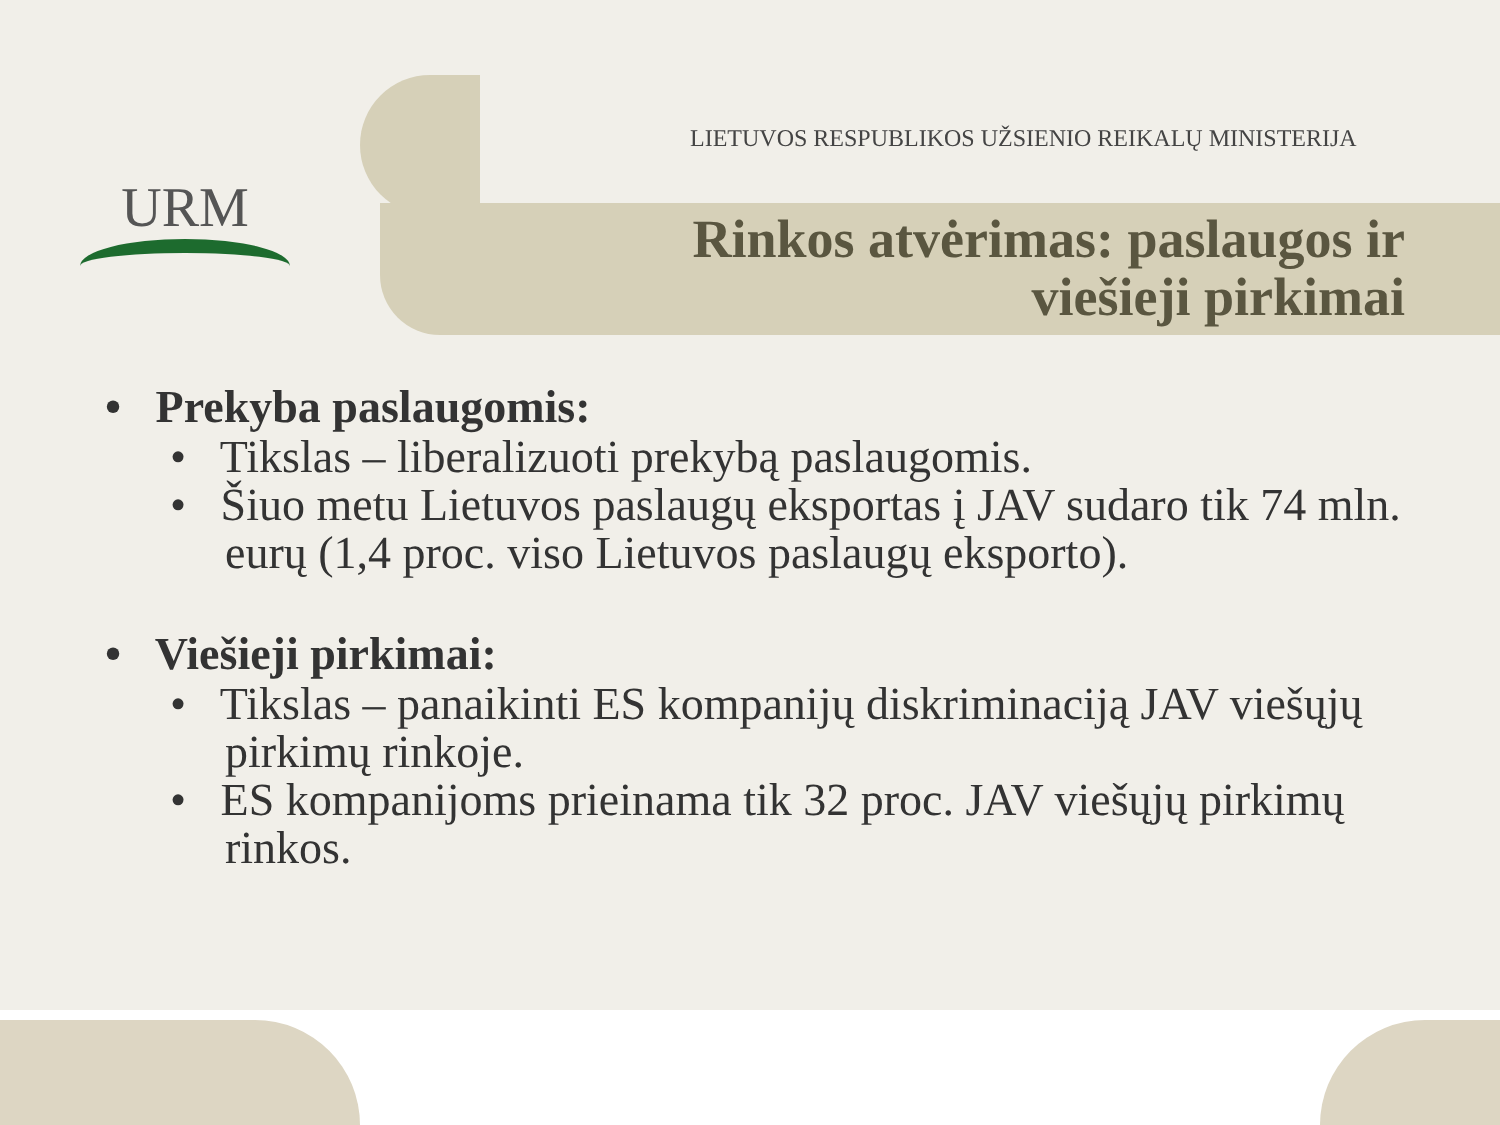URM
LIETUVOS RESPUBLIKOS UŽSIENIO REIKALŲ MINISTERIJA
Rinkos atvėrimas: paslaugos ir
viešieji pirkimai
• Prekyba paslaugomis:
• Tikslas – liberalizuoti prekybą paslaugomis.
• Šiuo metu Lietuvos paslaugų eksportas į JAV sudaro tik 74 mln. eurų (1,4 proc. viso Lietuvos paslaugų eksporto).
• Viešieji pirkimai:
• Tikslas – panaikinti ES kompanijų diskriminaciją JAV viešųjų pirkimų rinkoje.
• ES kompanijoms prieinama tik 32 proc. JAV viešųjų pirkimų rinkos.